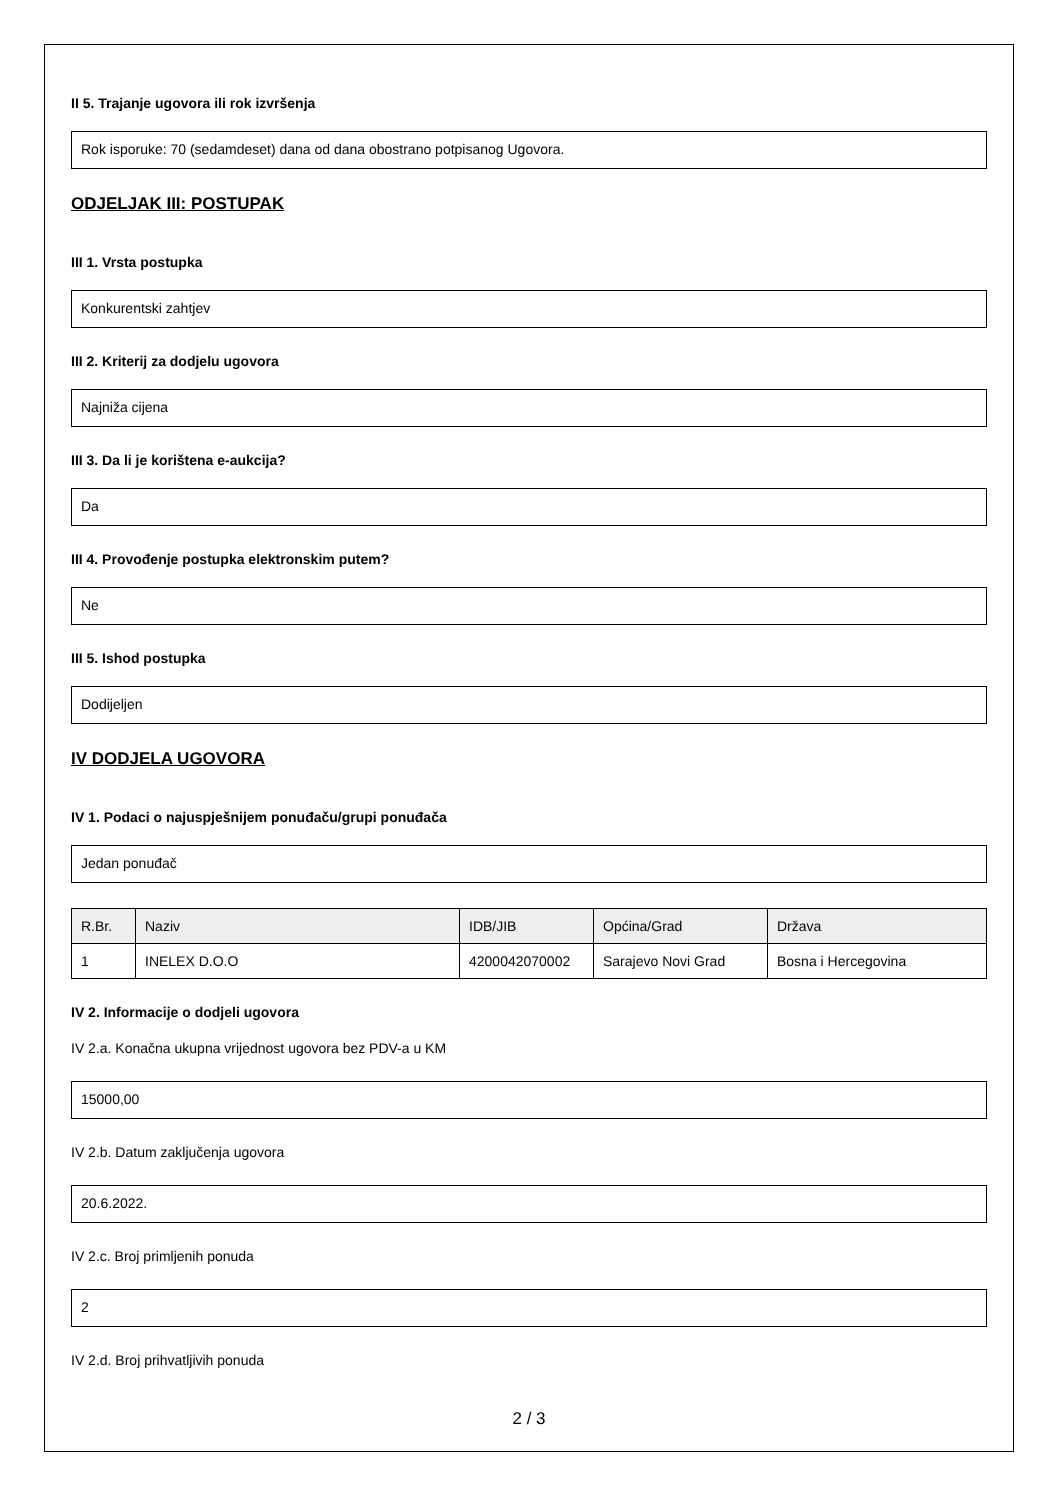II 5. Trajanje ugovora ili rok izvršenja
Rok isporuke: 70 (sedamdeset) dana od dana obostrano potpisanog Ugovora.
ODJELJAK III: POSTUPAK
III 1. Vrsta postupka
Konkurentski zahtjev
III 2. Kriterij za dodjelu ugovora
Najniža cijena
III 3. Da li je korištena e-aukcija?
Da
III 4. Provođenje postupka elektronskim putem?
Ne
III 5. Ishod postupka
Dodijeljen
IV DODJELA UGOVORA
IV 1. Podaci o najuspješnijem ponuđaču/grupi ponuđača
Jedan ponuđač
| R.Br. | Naziv | IDB/JIB | Općina/Grad | Država |
| --- | --- | --- | --- | --- |
| 1 | INELEX D.O.O | 4200042070002 | Sarajevo Novi Grad | Bosna i Hercegovina |
IV 2. Informacije o dodjeli ugovora
IV 2.a. Konačna ukupna vrijednost ugovora bez PDV-a u KM
15000,00
IV 2.b. Datum zaključenja ugovora
20.6.2022.
IV 2.c. Broj primljenih ponuda
2
IV 2.d. Broj prihvatljivih ponuda
2 / 3